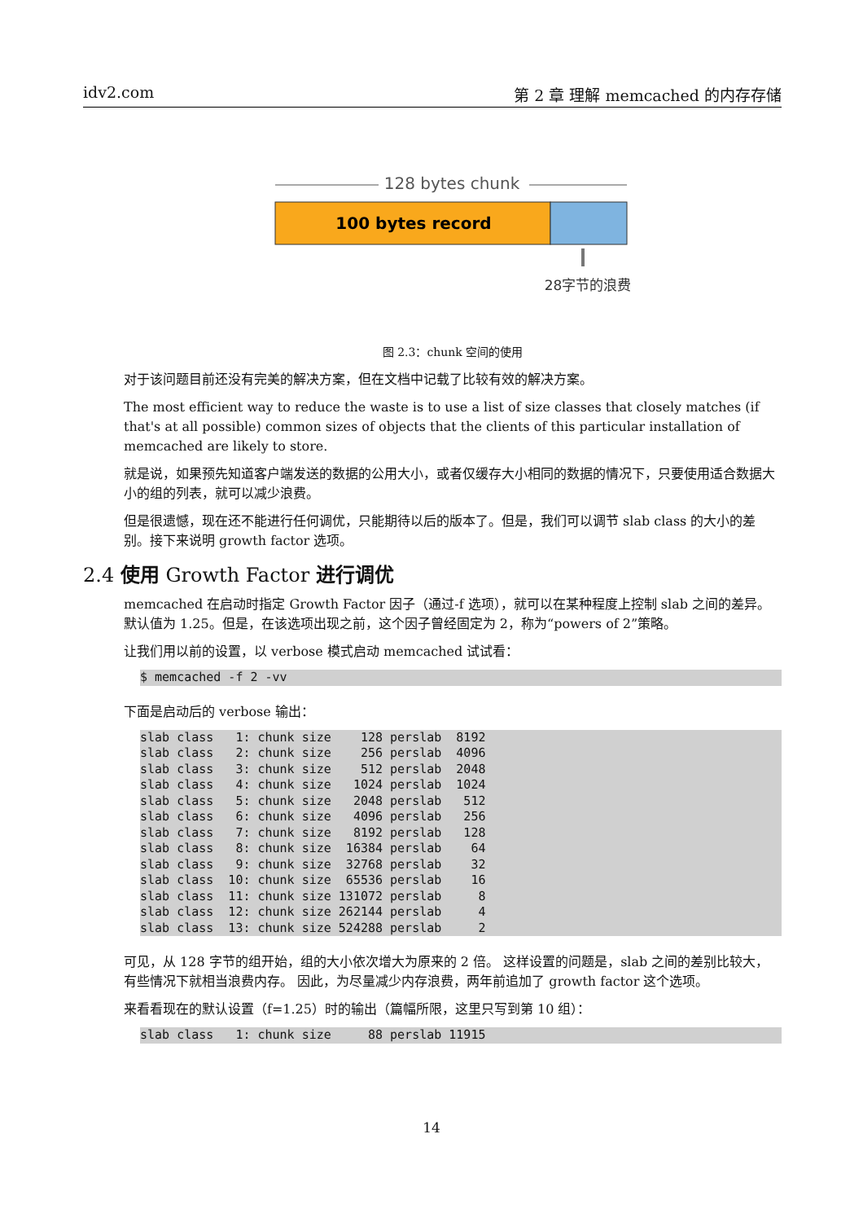idv2.com 第 2 章 理解 memcached 的内存存储
128 bytes chunk
100 bytes record
28字节的浪费
图 2.3：chunk 空间的使用
对于该问题目前还没有完美的解决方案，但在文档中记载了比较有效的解决方案。
The most efficient way to reduce the waste is to use a list of size classes that closely matches (if that's at all possible) common sizes of objects that the clients of this particular installation of memcached are likely to store.
就是说，如果预先知道客户端发送的数据的公用大小，或者仅缓存大小相同的数据的情况下，只要使用适合数据大小的组的列表，就可以减少浪费。
但是很遗憾，现在还不能进行任何调优，只能期待以后的版本了。但是，我们可以调节 slab class 的大小的差别。接下来说明 growth factor 选项。
2.4 使用 Growth Factor 进行调优
memcached 在启动时指定 Growth Factor 因子（通过-f 选项），就可以在某种程度上控制 slab 之间的差异。默认值为 1.25。但是，在该选项出现之前，这个因子曾经固定为 2，称为“powers of 2”策略。
让我们用以前的设置，以 verbose 模式启动 memcached 试试看：
$ memcached -f 2 -vv
下面是启动后的 verbose 输出：
slab class   1: chunk size    128 perslab  8192
slab class   2: chunk size    256 perslab  4096
slab class   3: chunk size    512 perslab  2048
slab class   4: chunk size   1024 perslab  1024
slab class   5: chunk size   2048 perslab   512
slab class   6: chunk size   4096 perslab   256
slab class   7: chunk size   8192 perslab   128
slab class   8: chunk size  16384 perslab    64
slab class   9: chunk size  32768 perslab    32
slab class  10: chunk size  65536 perslab    16
slab class  11: chunk size 131072 perslab     8
slab class  12: chunk size 262144 perslab     4
slab class  13: chunk size 524288 perslab     2
可见，从 128 字节的组开始，组的大小依次增大为原来的 2 倍。 这样设置的问题是，slab 之间的差别比较大，有些情况下就相当浪费内存。 因此，为尽量减少内存浪费，两年前追加了 growth factor 这个选项。
来看看现在的默认设置（f=1.25）时的输出（篇幅所限，这里只写到第 10 组）：
slab class   1: chunk size     88 perslab 11915
14